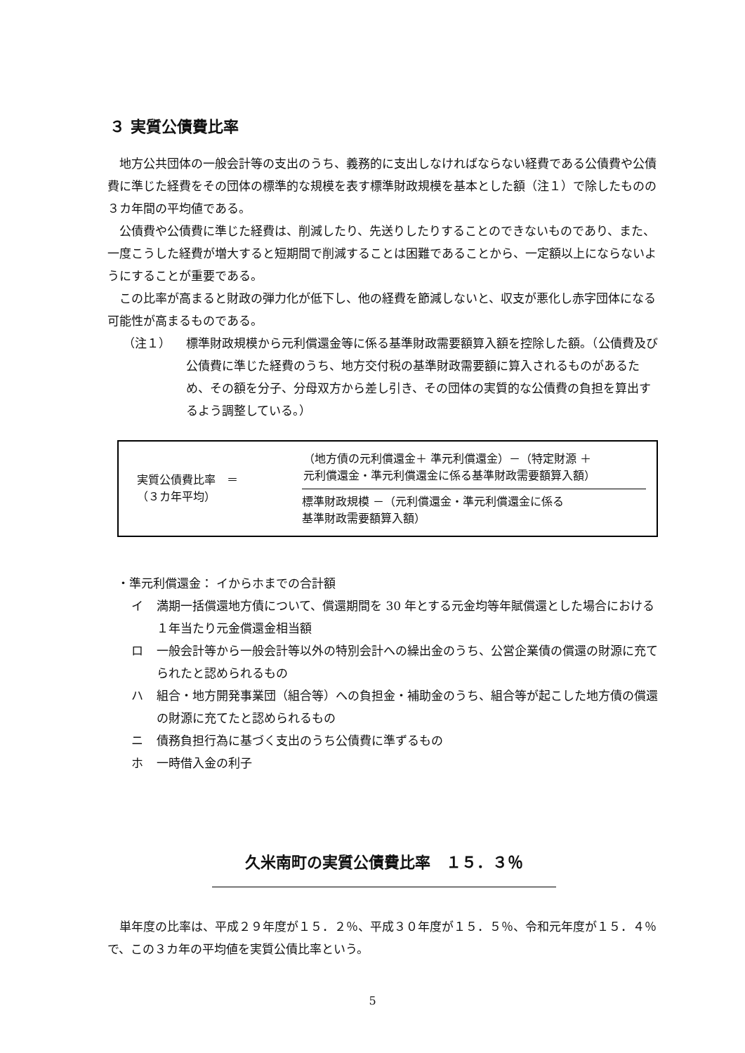３ 実質公債費比率
地方公共団体の一般会計等の支出のうち、義務的に支出しなければならない経費である公債費や公債費に準じた経費をその団体の標準的な規模を表す標準財政規模を基本とした額（注１）で除したものの３カ年間の平均値である。
公債費や公債費に準じた経費は、削減したり、先送りしたりすることのできないものであり、また、一度こうした経費が増大すると短期間で削減することは困難であることから、一定額以上にならないようにすることが重要である。
この比率が高まると財政の弾力化が低下し、他の経費を節減しないと、収支が悪化し赤字団体になる可能性が高まるものである。
（注１） 標準財政規模から元利償還金等に係る基準財政需要額算入額を控除した額。（公債費及び公債費に準じた経費のうち、地方交付税の基準財政需要額に算入されるものがあるため、その額を分子、分母双方から差し引き、その団体の実質的な公債費の負担を算出するよう調整している。）
実質公債費比率　＝
（３カ年平均）
（地方債の元利償還金＋ 準元利償還金）－（特定財源 ＋
元利償還金・準元利償還金に係る基準財政需要額算入額）
標準財政規模 －（元利償還金・準元利償還金に係る
基準財政需要額算入額）
・準元利償還金： イからホまでの合計額
イ 満期一括償還地方債について、償還期間を 30 年とする元金均等年賦償還とした場合における１年当たり元金償還金相当額
ロ 一般会計等から一般会計等以外の特別会計への繰出金のうち、公営企業債の償還の財源に充てられたと認められるもの
ハ 組合・地方開発事業団（組合等）への負担金・補助金のうち、組合等が起こした地方債の償還の財源に充てたと認められるもの
ニ 債務負担行為に基づく支出のうち公債費に準ずるもの
ホ 一時借入金の利子
久米南町の実質公債費比率　１５．３％
単年度の比率は、平成２９年度が１５．２％、平成３０年度が１５．５％、令和元年度が１５．４％で、この３カ年の平均値を実質公債比率という。
5